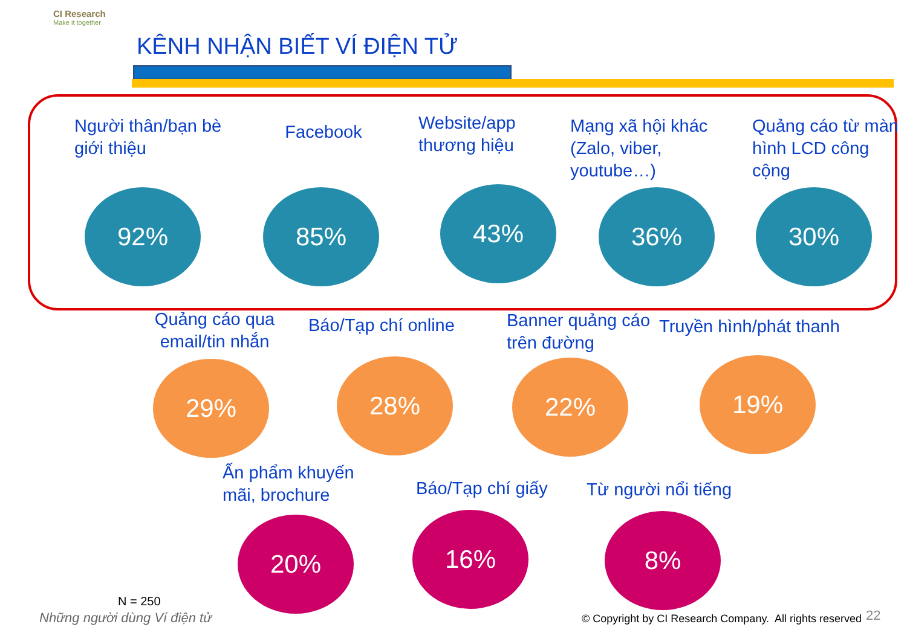CI Research
Make it together
KÊNH NHẬN BIẾT VÍ ĐIỆN TỬ
Người thân/bạn bè giới thiệu
92%
Facebook
85%
Website/app thương hiệu
43%
Mạng xã hội khác (Zalo, viber, youtube…)
36%
Quảng cáo từ màn hình LCD công cộng
30%
Quảng cáo qua email/tin nhắn
29%
Báo/Tạp chí online
28%
Banner quảng cáo trên đường
22%
Truyền hình/phát thanh
19%
Ấn phẩm khuyến mãi, brochure
20%
Báo/Tạp chí giấy
16%
Từ người nổi tiếng
8%
N = 250
Những người dùng Ví điện tử
© Copyright by CI Research Company. All rights reserved
22